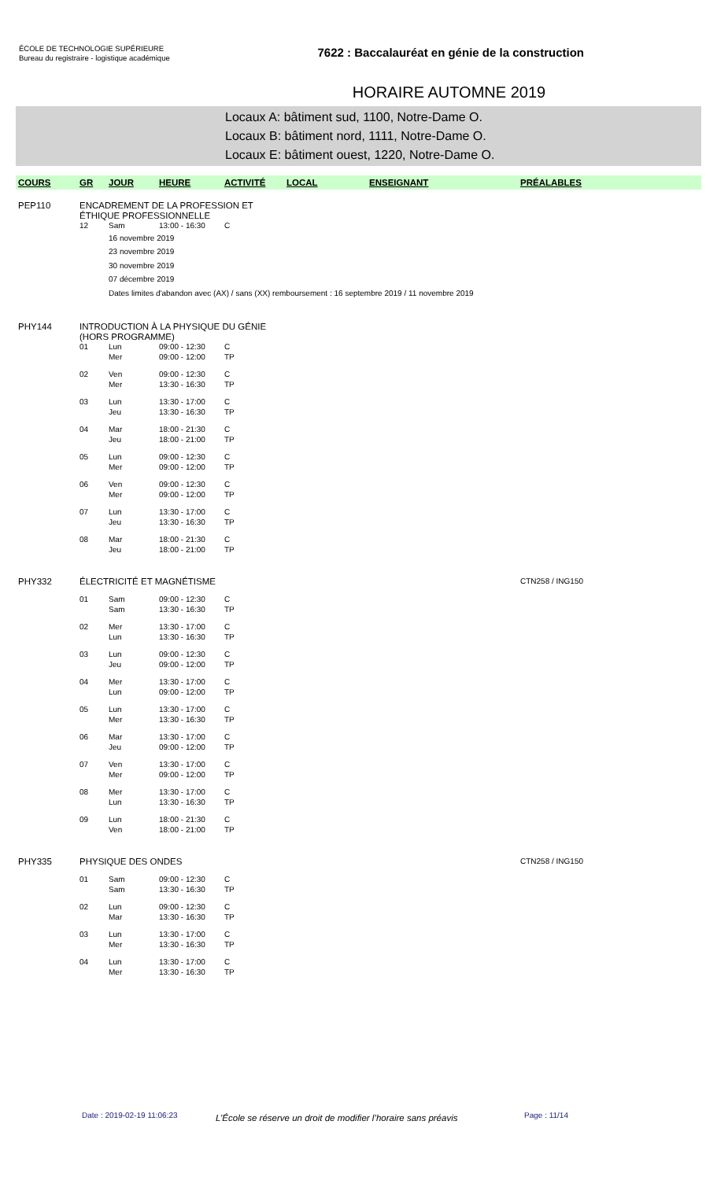ÉCOLE DE TECHNOLOGIE SUPÉRIEURE
Bureau du registraire - logistique académique
7622 : Baccalauréat en génie de la construction
HORAIRE AUTOMNE 2019
Locaux A: bâtiment sud, 1100, Notre-Dame O.
Locaux B: bâtiment nord, 1111, Notre-Dame O.
Locaux E: bâtiment ouest, 1220, Notre-Dame O.
| COURS | GR | JOUR | HEURE | ACTIVITÉ | LOCAL | ENSEIGNANT | PRÉALABLES |
| --- | --- | --- | --- | --- | --- | --- | --- |
| PEP110 | ENCADREMENT DE LA PROFESSION ET ÉTHIQUE PROFESSIONNELLE | | | | | | |
| | 12 | Sam | 13:00 - 16:30 | C | | | |
| | | 16 novembre 2019 23 novembre 2019 30 novembre 2019 07 décembre 2019 Dates limites d'abandon avec (AX) / sans (XX) remboursement : 16 septembre 2019 / 11 novembre 2019 | | | | | |
| PHY144 | INTRODUCTION À LA PHYSIQUE DU GÉNIE (HORS PROGRAMME) | | | | | | |
| | 01 | Lun Mer | 09:00 - 12:30 09:00 - 12:00 | C TP | | | |
| | 02 | Ven Mer | 09:00 - 12:30 13:30 - 16:30 | C TP | | | |
| | 03 | Lun Jeu | 13:30 - 17:00 13:30 - 16:30 | C TP | | | |
| | 04 | Mar Jeu | 18:00 - 21:30 18:00 - 21:00 | C TP | | | |
| | 05 | Lun Mer | 09:00 - 12:30 09:00 - 12:00 | C TP | | | |
| | 06 | Ven Mer | 09:00 - 12:30 09:00 - 12:00 | C TP | | | |
| | 07 | Lun Jeu | 13:30 - 17:00 13:30 - 16:30 | C TP | | | |
| | 08 | Mar Jeu | 18:00 - 21:30 18:00 - 21:00 | C TP | | | |
| PHY332 | ÉLECTRICITÉ ET MAGNÉTISME | | | | | | CTN258 / ING150 |
| | 01 | Sam Sam | 09:00 - 12:30 13:30 - 16:30 | C TP | | | |
| | 02 | Mer Lun | 13:30 - 17:00 13:30 - 16:30 | C TP | | | |
| | 03 | Lun Jeu | 09:00 - 12:30 09:00 - 12:00 | C TP | | | |
| | 04 | Mer Lun | 13:30 - 17:00 09:00 - 12:00 | C TP | | | |
| | 05 | Lun Mer | 13:30 - 17:00 13:30 - 16:30 | C TP | | | |
| | 06 | Mar Jeu | 13:30 - 17:00 09:00 - 12:00 | C TP | | | |
| | 07 | Ven Mer | 13:30 - 17:00 09:00 - 12:00 | C TP | | | |
| | 08 | Mer Lun | 13:30 - 17:00 13:30 - 16:30 | C TP | | | |
| | 09 | Lun Ven | 18:00 - 21:30 18:00 - 21:00 | C TP | | | |
| PHY335 | PHYSIQUE DES ONDES | | | | | | CTN258 / ING150 |
| | 01 | Sam Sam | 09:00 - 12:30 13:30 - 16:30 | C TP | | | |
| | 02 | Lun Mar | 09:00 - 12:30 13:30 - 16:30 | C TP | | | |
| | 03 | Lun Mer | 13:30 - 17:00 13:30 - 16:30 | C TP | | | |
| | 04 | Lun Mer | 13:30 - 17:00 13:30 - 16:30 | C TP | | | |
Date : 2019-02-19 11:06:23
L’École se réserve un droit de modifier l’horaire sans préavis
Page : 11/14